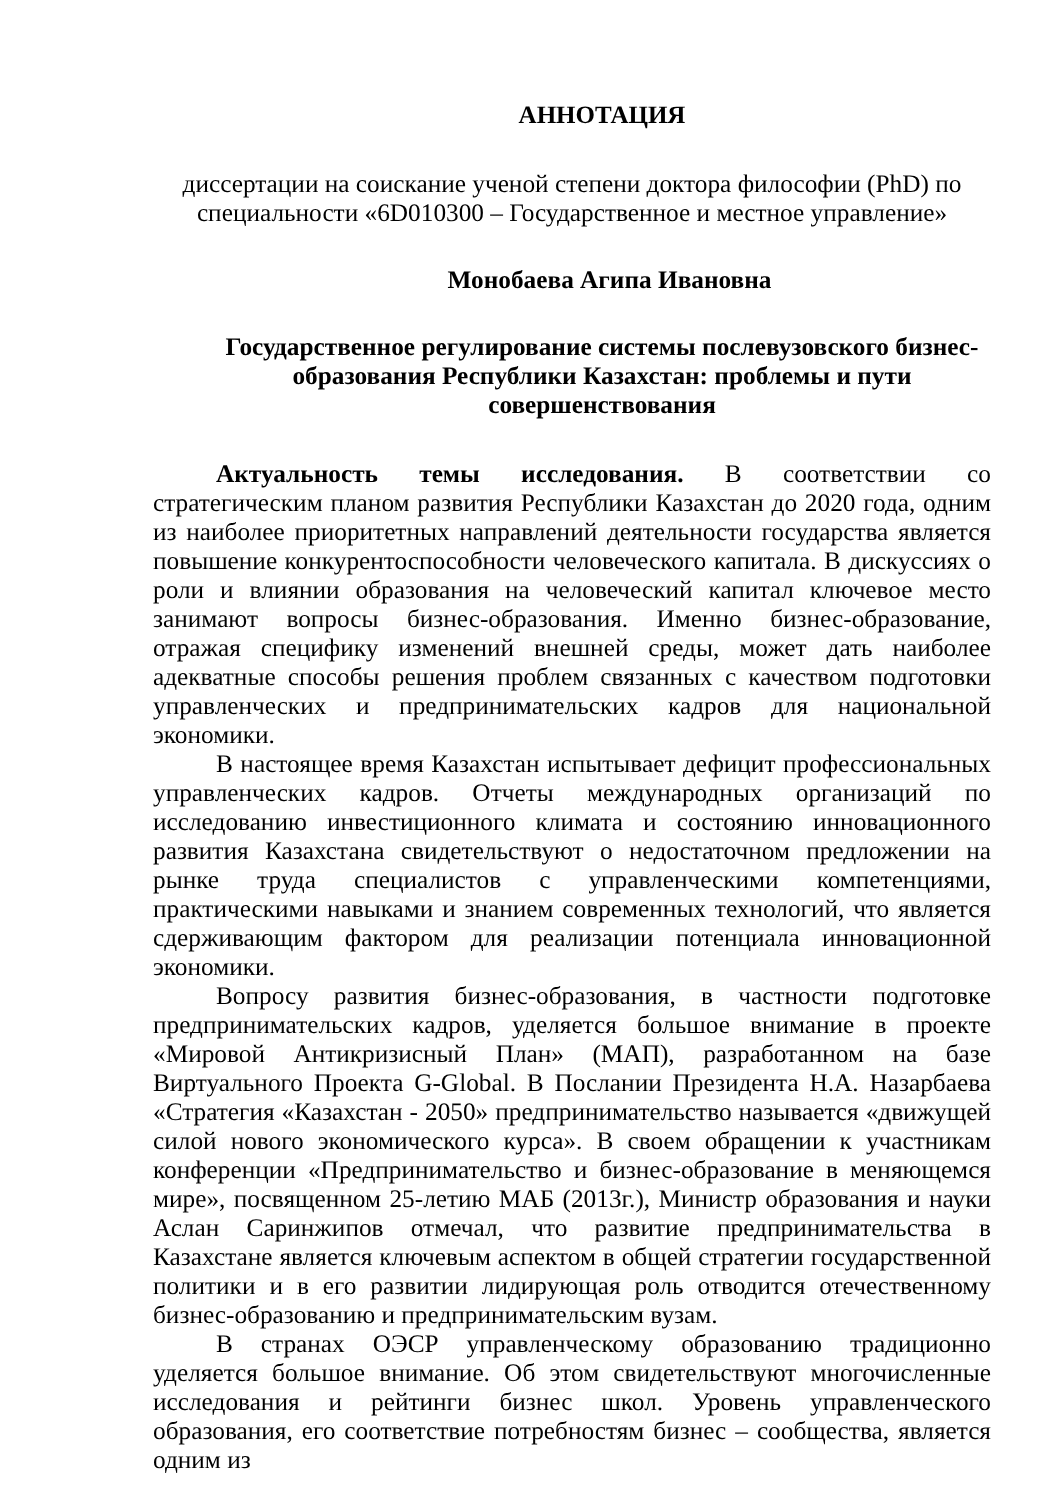АННОТАЦИЯ
диссертации на соискание ученой степени доктора философии (PhD) по специальности «6D010300 – Государственное и местное управление»
Монобаева Агипа Ивановна
Государственное регулирование системы послевузовского бизнес-образования Республики Казахстан: проблемы и пути совершенствования
Актуальность темы исследования. В соответствии со стратегическим планом развития Республики Казахстан до 2020 года, одним из наиболее приоритетных направлений деятельности государства является повышение конкурентоспособности человеческого капитала. В дискуссиях о роли и влиянии образования на человеческий капитал ключевое место занимают вопросы бизнес-образования. Именно бизнес-образование, отражая специфику изменений внешней среды, может дать наиболее адекватные способы решения проблем связанных с качеством подготовки управленческих и предпринимательских кадров для национальной экономики.
В настоящее время Казахстан испытывает дефицит профессиональных управленческих кадров. Отчеты международных организаций по исследованию инвестиционного климата и состоянию инновационного развития Казахстана свидетельствуют о недостаточном предложении на рынке труда специалистов с управленческими компетенциями, практическими навыками и знанием современных технологий, что является сдерживающим фактором для реализации потенциала инновационной экономики.
Вопросу развития бизнес-образования, в частности подготовке предпринимательских кадров, уделяется большое внимание в проекте «Мировой Антикризисный План» (МАП), разработанном на базе Виртуального Проекта G-Global. В Послании Президента Н.А. Назарбаева «Стратегия «Казахстан - 2050» предпринимательство называется «движущей силой нового экономического курса». В своем обращении к участникам конференции «Предпринимательство и бизнес-образование в меняющемся мире», посвященном 25-летию МАБ (2013г.), Министр образования и науки Аслан Саринжипов отмечал, что развитие предпринимательства в Казахстане является ключевым аспектом в общей стратегии государственной политики и в его развитии лидирующая роль отводится отечественному бизнес-образованию и предпринимательским вузам.
В странах ОЭСР управленческому образованию традиционно уделяется большое внимание. Об этом свидетельствуют многочисленные исследования и рейтинги бизнес школ. Уровень управленческого образования, его соответствие потребностям бизнес – сообщества, является одним из